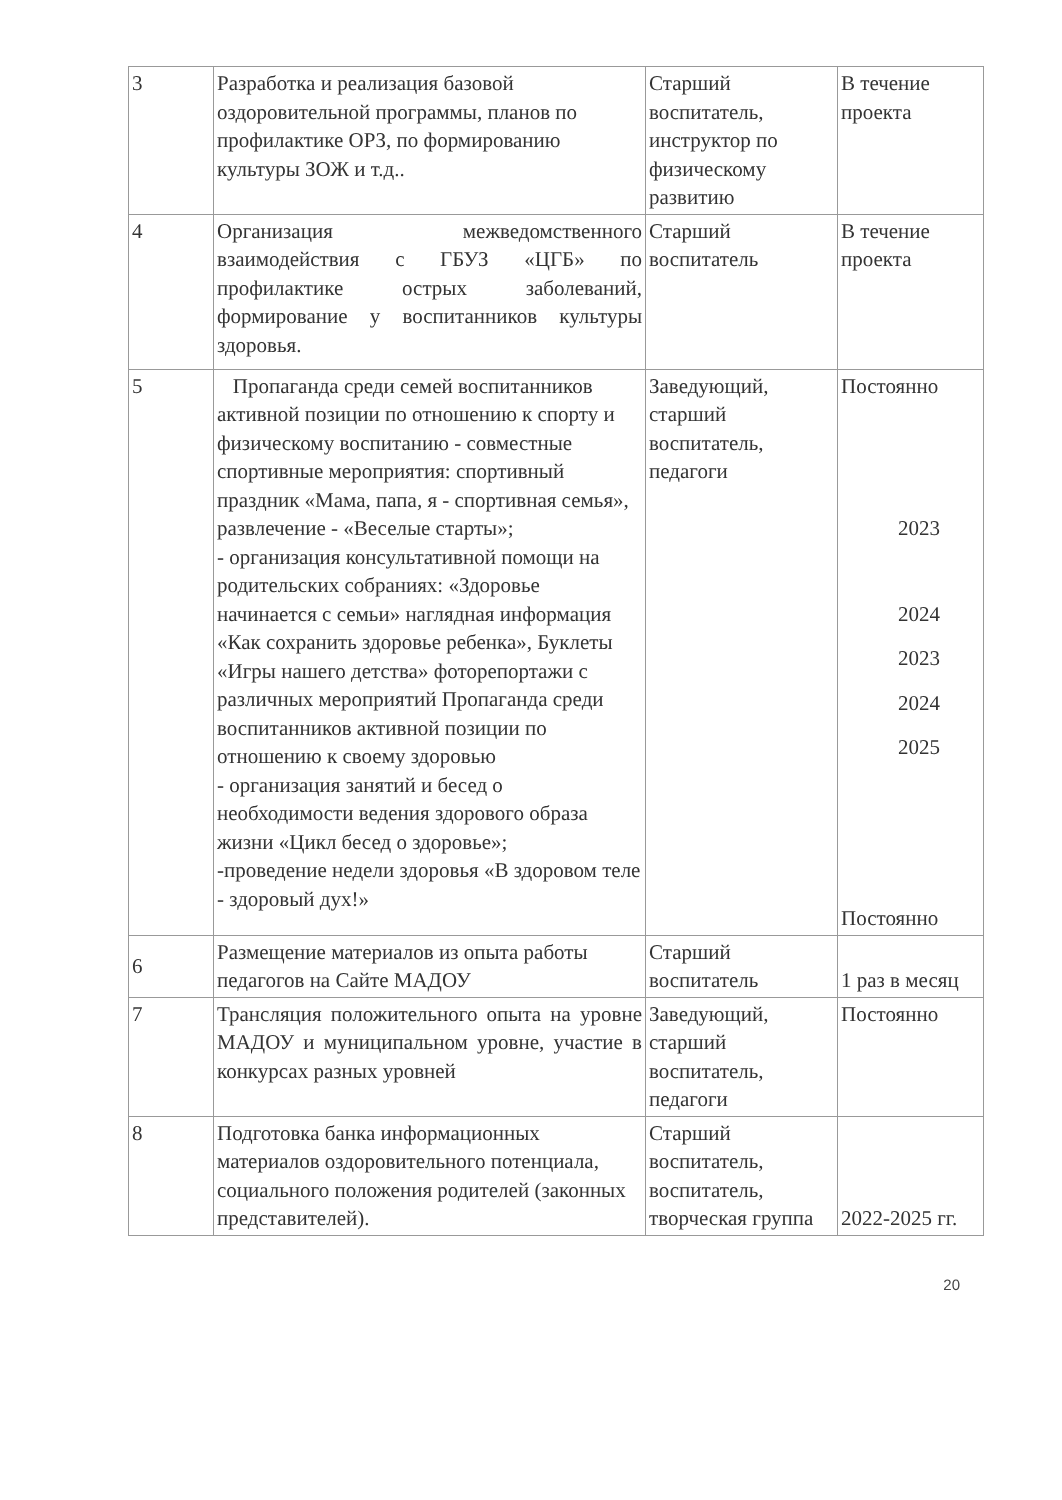| 3 | Разработка и реализация базовой оздоровительной программы, планов по профилактике ОРЗ, по формированию культуры ЗОЖ и т.д.. | Старший воспитатель, инструктор по физическому развитию | В течение проекта |
| 4 | Организация межведомственного взаимодействия с ГБУЗ «ЦГБ» по профилактике острых заболеваний, формирование у воспитанников культуры здоровья. | Старший воспитатель | В течение проекта |
| 5 | Пропаганда среди семей воспитанников активной позиции по отношению к спорту и физическому воспитанию - совместные спортивные мероприятия: спортивный праздник «Мама, папа, я - спортивная семья», развлечение - «Веселые старты»; - организация консультативной помощи на родительских собраниях: «Здоровье начинается с семьи» наглядная информация «Как сохранить здоровье ребенка», Буклеты «Игры нашего детства» фоторепортажи с различных мероприятий Пропаганда среди воспитанников активной позиции по отношению к своему здоровью - организация занятий и бесед о необходимости ведения здорового образа жизни «Цикл бесед о здоровье»; -проведение недели здоровья «В здоровом теле - здоровый дух!» | Заведующий, старший воспитатель, педагоги | Постоянно 2023 2024 2023 2024 2025 Постоянно |
| 6 | Размещение материалов из опыта работы педагогов на Сайте МАДОУ | Старший воспитатель | 1 раз в месяц |
| 7 | Трансляция положительного опыта на уровне МАДОУ и муниципальном уровне, участие в конкурсах разных уровней | Заведующий, старший воспитатель, педагоги | Постоянно |
| 8 | Подготовка банка информационных материалов оздоровительного потенциала, социального положения родителей (законных представителей). | Старший воспитатель, воспитатель, творческая группа | 2022-2025 гг. |
20